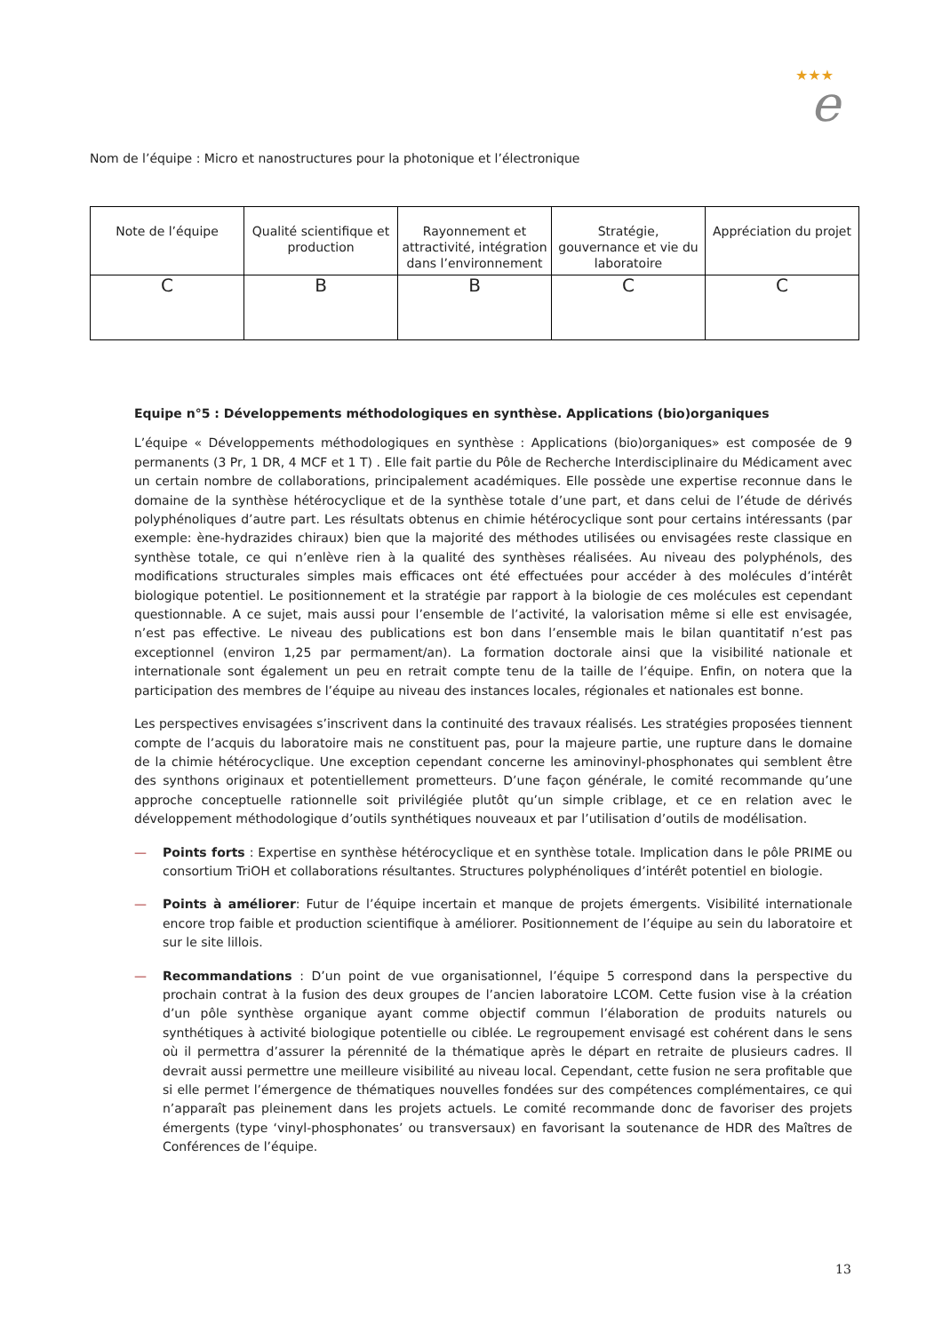★★★
e
Nom de l’équipe : Micro et nanostructures pour la photonique et l’électronique
| Note de l’équipe | Qualité scientifique et production | Rayonnement et attractivité, intégration dans l’environnement | Stratégie, gouvernance et vie du laboratoire | Appréciation du projet |
| C | B | B | C | C |
Equipe n°5 : Développements méthodologiques en synthèse. Applications (bio)organiques
L’équipe « Développements méthodologiques en synthèse : Applications (bio)organiques» est composée de 9 permanents (3 Pr, 1 DR, 4 MCF et 1 T) . Elle fait partie du Pôle de Recherche Interdisciplinaire du Médicament avec un certain nombre de collaborations, principalement académiques. Elle possède une expertise reconnue dans le domaine de la synthèse hétérocyclique et de la synthèse totale d’une part, et dans celui de l’étude de dérivés polyphénoliques d’autre part. Les résultats obtenus en chimie hétérocyclique sont pour certains intéressants (par exemple: ène-hydrazides chiraux) bien que la majorité des méthodes utilisées ou envisagées reste classique en synthèse totale, ce qui n’enlève rien à la qualité des synthèses réalisées. Au niveau des polyphénols, des modifications structurales simples mais efficaces ont été effectuées pour accéder à des molécules d’intérêt biologique potentiel. Le positionnement et la stratégie par rapport à la biologie de ces molécules est cependant questionnable. A ce sujet, mais aussi pour l’ensemble de l’activité, la valorisation même si elle est envisagée, n’est pas effective. Le niveau des publications est bon dans l’ensemble mais le bilan quantitatif n’est pas exceptionnel (environ 1,25 par permament/an). La formation doctorale ainsi que la visibilité nationale et internationale sont également un peu en retrait compte tenu de la taille de l’équipe. Enfin, on notera que la participation des membres de l’équipe au niveau des instances locales, régionales et nationales est bonne.
Les perspectives envisagées s’inscrivent dans la continuité des travaux réalisés. Les stratégies proposées tiennent compte de l’acquis du laboratoire mais ne constituent pas, pour la majeure partie, une rupture dans le domaine de la chimie hétérocyclique. Une exception cependant concerne les aminovinyl-phosphonates qui semblent être des synthons originaux et potentiellement prometteurs. D’une façon générale, le comité recommande qu’une approche conceptuelle rationnelle soit privilégiée plutôt qu’un simple criblage, et ce en relation avec le développement méthodologique d’outils synthétiques nouveaux et par l’utilisation d’outils de modélisation.
— Points forts : Expertise en synthèse hétérocyclique et en synthèse totale. Implication dans le pôle PRIME ou consortium TriOH et collaborations résultantes. Structures polyphénoliques d’intérêt potentiel en biologie.
— Points à améliorer: Futur de l’équipe incertain et manque de projets émergents. Visibilité internationale encore trop faible et production scientifique à améliorer. Positionnement de l’équipe au sein du laboratoire et sur le site lillois.
— Recommandations : D’un point de vue organisationnel, l’équipe 5 correspond dans la perspective du prochain contrat à la fusion des deux groupes de l’ancien laboratoire LCOM. Cette fusion vise à la création d’un pôle synthèse organique ayant comme objectif commun l’élaboration de produits naturels ou synthétiques à activité biologique potentielle ou ciblée. Le regroupement envisagé est cohérent dans le sens où il permettra d’assurer la pérennité de la thématique après le départ en retraite de plusieurs cadres. Il devrait aussi permettre une meilleure visibilité au niveau local. Cependant, cette fusion ne sera profitable que si elle permet l’émergence de thématiques nouvelles fondées sur des compétences complémentaires, ce qui n’apparaît pas pleinement dans les projets actuels. Le comité recommande donc de favoriser des projets émergents (type ‘vinyl-phosphonates’ ou transversaux) en favorisant la soutenance de HDR des Maîtres de Conférences de l’équipe.
13